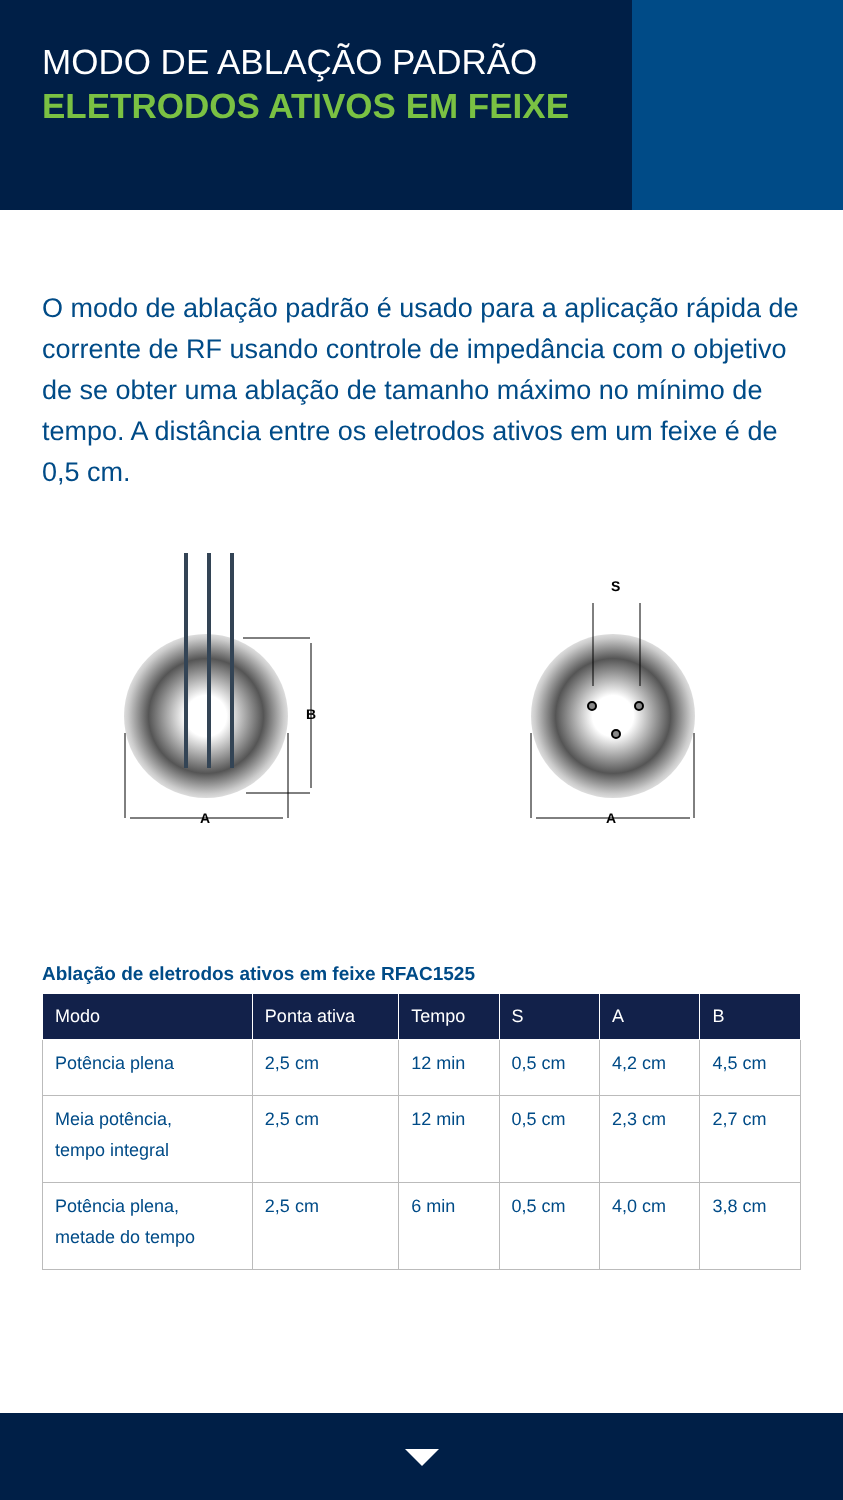MODO DE ABLAÇÃO PADRÃO
ELETRODOS ATIVOS EM FEIXE
O modo de ablação padrão é usado para a aplicação rápida de corrente de RF usando controle de impedância com o objetivo de se obter uma ablação de tamanho máximo no mínimo de tempo. A distância entre os eletrodos ativos em um feixe é de 0,5 cm.
A
B
S
A
Ablação de eletrodos ativos em feixe RFAC1525
| Modo | Ponta ativa | Tempo | S | A | B |
| --- | --- | --- | --- | --- | --- |
| Potência plena | 2,5 cm | 12 min | 0,5 cm | 4,2 cm | 4,5 cm |
| Meia potência, tempo integral | 2,5 cm | 12 min | 0,5 cm | 2,3 cm | 2,7 cm |
| Potência plena, metade do tempo | 2,5 cm | 6 min | 0,5 cm | 4,0 cm | 3,8 cm |